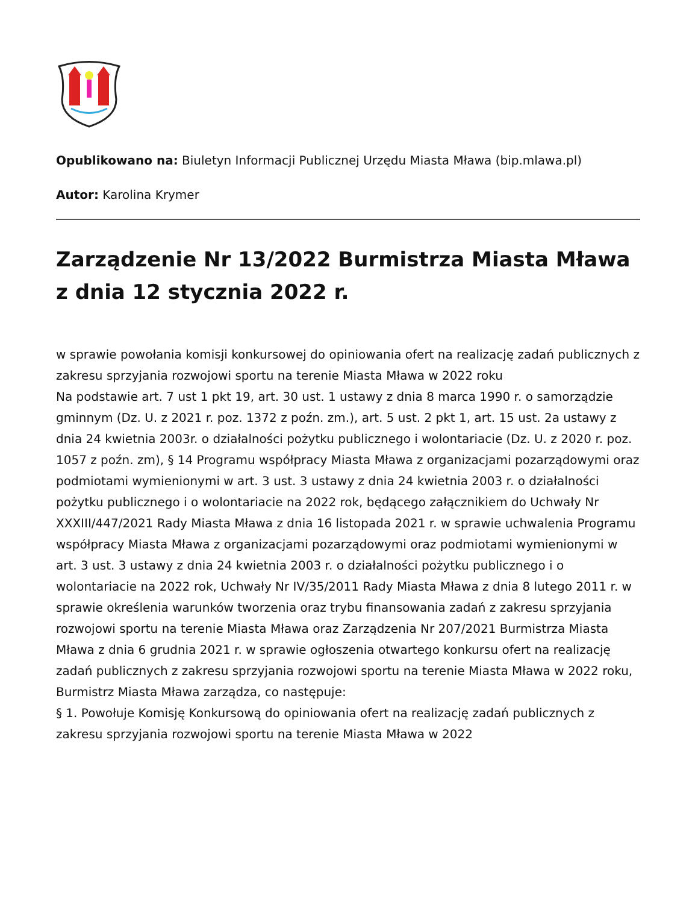Opublikowano na: Biuletyn Informacji Publicznej Urzędu Miasta Mława (bip.mlawa.pl)
Autor: Karolina Krymer
Zarządzenie Nr 13/2022 Burmistrza Miasta Mława z dnia 12 stycznia 2022 r.
w sprawie powołania komisji konkursowej do opiniowania ofert na realizację zadań publicznych z zakresu sprzyjania rozwojowi sportu na terenie Miasta Mława w 2022 roku
Na podstawie art. 7 ust 1 pkt 19, art. 30 ust. 1 ustawy z dnia 8 marca 1990 r. o samorządzie gminnym (Dz. U. z 2021 r. poz. 1372 z poźn. zm.), art. 5 ust. 2 pkt 1, art. 15 ust. 2a ustawy z dnia 24 kwietnia 2003r. o działalności pożytku publicznego i wolontariacie (Dz. U. z 2020 r. poz. 1057 z poźn. zm), § 14 Programu współpracy Miasta Mława z organizacjami pozarządowymi oraz podmiotami wymienionymi w art. 3 ust. 3 ustawy z dnia 24 kwietnia 2003 r. o działalności pożytku publicznego i o wolontariacie na 2022 rok, będącego załącznikiem do Uchwały Nr XXXIII/447/2021 Rady Miasta Mława z dnia 16 listopada 2021 r. w sprawie uchwalenia Programu współpracy Miasta Mława z organizacjami pozarządowymi oraz podmiotami wymienionymi w art. 3 ust. 3 ustawy z dnia 24 kwietnia 2003 r. o działalności pożytku publicznego i o wolontariacie na 2022 rok, Uchwały Nr IV/35/2011 Rady Miasta Mława z dnia 8 lutego 2011 r. w sprawie określenia warunków tworzenia oraz trybu finansowania zadań z zakresu sprzyjania rozwojowi sportu na terenie Miasta Mława oraz Zarządzenia Nr 207/2021 Burmistrza Miasta Mława z dnia 6 grudnia 2021 r. w sprawie ogłoszenia otwartego konkursu ofert na realizację zadań publicznych z zakresu sprzyjania rozwojowi sportu na terenie Miasta Mława w 2022 roku, Burmistrz Miasta Mława zarządza, co następuje:
§ 1. Powołuje Komisję Konkursową do opiniowania ofert na realizację zadań publicznych z zakresu sprzyjania rozwojowi sportu na terenie Miasta Mława w 2022